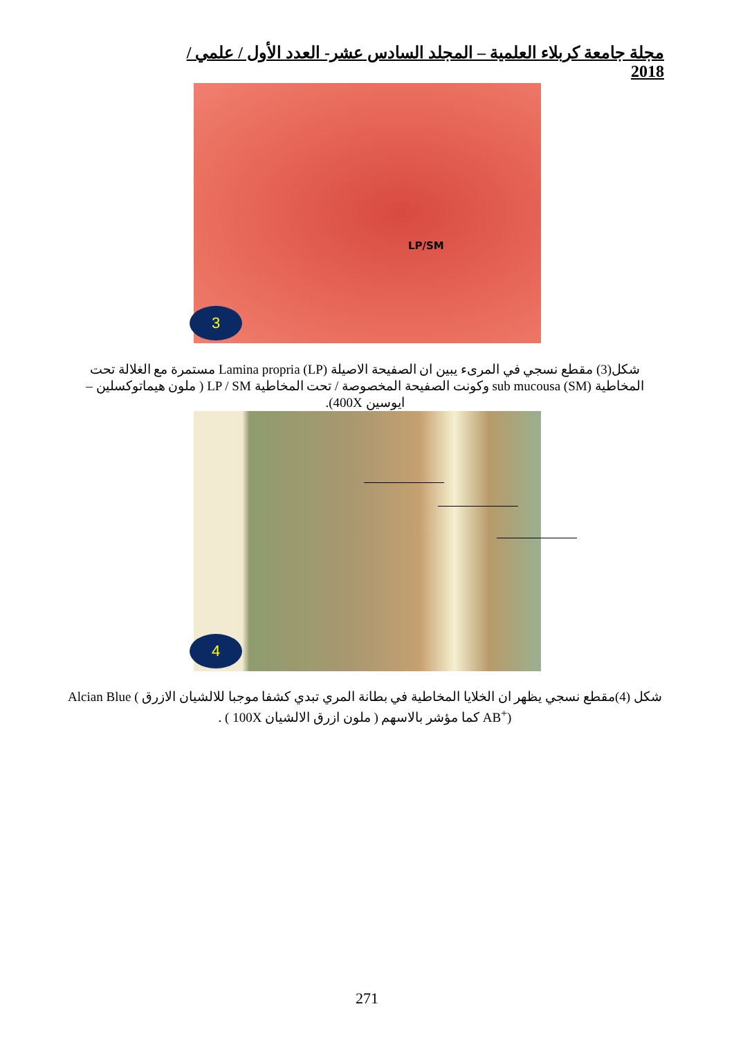مجلة جامعة كربلاء العلمية – المجلد السادس عشر- العدد الأول / علمي / 2018
LP/SM
3
شكل(3) مقطع نسجي في المرىء يبين ان الصفيحة الاصيلة Lamina propria (LP) مستمرة مع الغلالة تحت المخاطية (SM) sub mucousa وكونت الصفيحة المخصوصة / تحت المخاطية LP / SM ( ملون هيماتوكسلين – ايوسين 400X).
4
شكل (4)مقطع نسجي يظهر ان الخلايا المخاطية في بطانة المري تبدي كشفا موجبا للالشيان الازرق Alcian Blue ( AB<sup>+</sup>) كما مؤشر بالاسهم ( ملون ازرق الالشيان 100X ) .
271